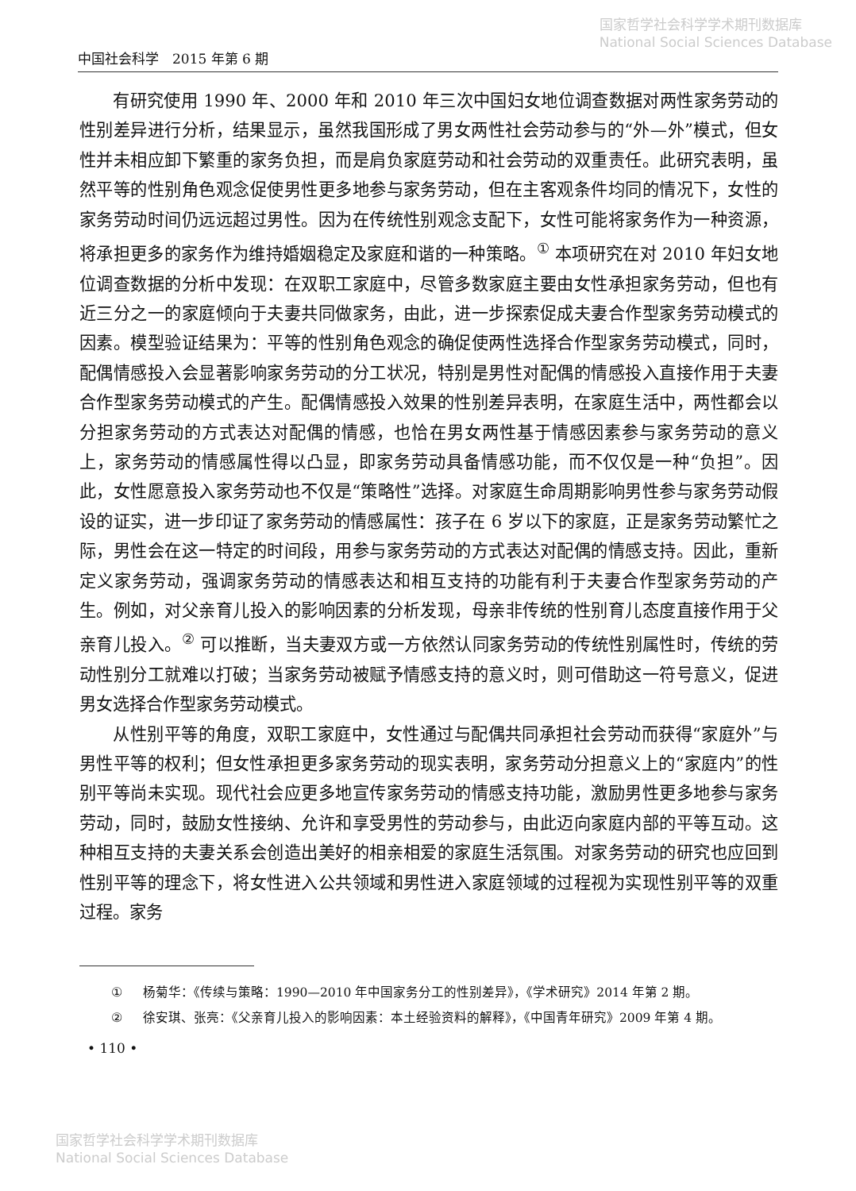国家哲学社会科学学术期刊数据库
National Social Sciences Database
中国社会科学　2015 年第 6 期
有研究使用 1990 年、2000 年和 2010 年三次中国妇女地位调查数据对两性家务劳动的性别差异进行分析，结果显示，虽然我国形成了男女两性社会劳动参与的“外—外”模式，但女性并未相应卸下繁重的家务负担，而是肩负家庭劳动和社会劳动的双重责任。此研究表明，虽然平等的性别角色观念促使男性更多地参与家务劳动，但在主客观条件均同的情况下，女性的家务劳动时间仍远远超过男性。因为在传统性别观念支配下，女性可能将家务作为一种资源，将承担更多的家务作为维持婚姻稳定及家庭和谐的一种策略。<sup>①</sup> 本项研究在对 2010 年妇女地位调查数据的分析中发现：在双职工家庭中，尽管多数家庭主要由女性承担家务劳动，但也有近三分之一的家庭倾向于夫妻共同做家务，由此，进一步探索促成夫妻合作型家务劳动模式的因素。模型验证结果为：平等的性别角色观念的确促使两性选择合作型家务劳动模式，同时，配偶情感投入会显著影响家务劳动的分工状况，特别是男性对配偶的情感投入直接作用于夫妻合作型家务劳动模式的产生。配偶情感投入效果的性别差异表明，在家庭生活中，两性都会以分担家务劳动的方式表达对配偶的情感，也恰在男女两性基于情感因素参与家务劳动的意义上，家务劳动的情感属性得以凸显，即家务劳动具备情感功能，而不仅仅是一种“负担”。因此，女性愿意投入家务劳动也不仅是“策略性”选择。对家庭生命周期影响男性参与家务劳动假设的证实，进一步印证了家务劳动的情感属性：孩子在 6 岁以下的家庭，正是家务劳动繁忙之际，男性会在这一特定的时间段，用参与家务劳动的方式表达对配偶的情感支持。因此，重新定义家务劳动，强调家务劳动的情感表达和相互支持的功能有利于夫妻合作型家务劳动的产生。例如，对父亲育儿投入的影响因素的分析发现，母亲非传统的性别育儿态度直接作用于父亲育儿投入。<sup>②</sup> 可以推断，当夫妻双方或一方依然认同家务劳动的传统性别属性时，传统的劳动性别分工就难以打破；当家务劳动被赋予情感支持的意义时，则可借助这一符号意义，促进男女选择合作型家务劳动模式。
从性别平等的角度，双职工家庭中，女性通过与配偶共同承担社会劳动而获得“家庭外”与男性平等的权利；但女性承担更多家务劳动的现实表明，家务劳动分担意义上的“家庭内”的性别平等尚未实现。现代社会应更多地宣传家务劳动的情感支持功能，激励男性更多地参与家务劳动，同时，鼓励女性接纳、允许和享受男性的劳动参与，由此迈向家庭内部的平等互动。这种相互支持的夫妻关系会创造出美好的相亲相爱的家庭生活氛围。对家务劳动的研究也应回到性别平等的理念下，将女性进入公共领域和男性进入家庭领域的过程视为实现性别平等的双重过程。家务
① 杨菊华：《传续与策略：1990—2010 年中国家务分工的性别差异》，《学术研究》2014 年第 2 期。
② 徐安琪、张亮：《父亲育儿投入的影响因素：本土经验资料的解释》，《中国青年研究》2009 年第 4 期。
• 110 •
国家哲学社会科学学术期刊数据库
National Social Sciences Database